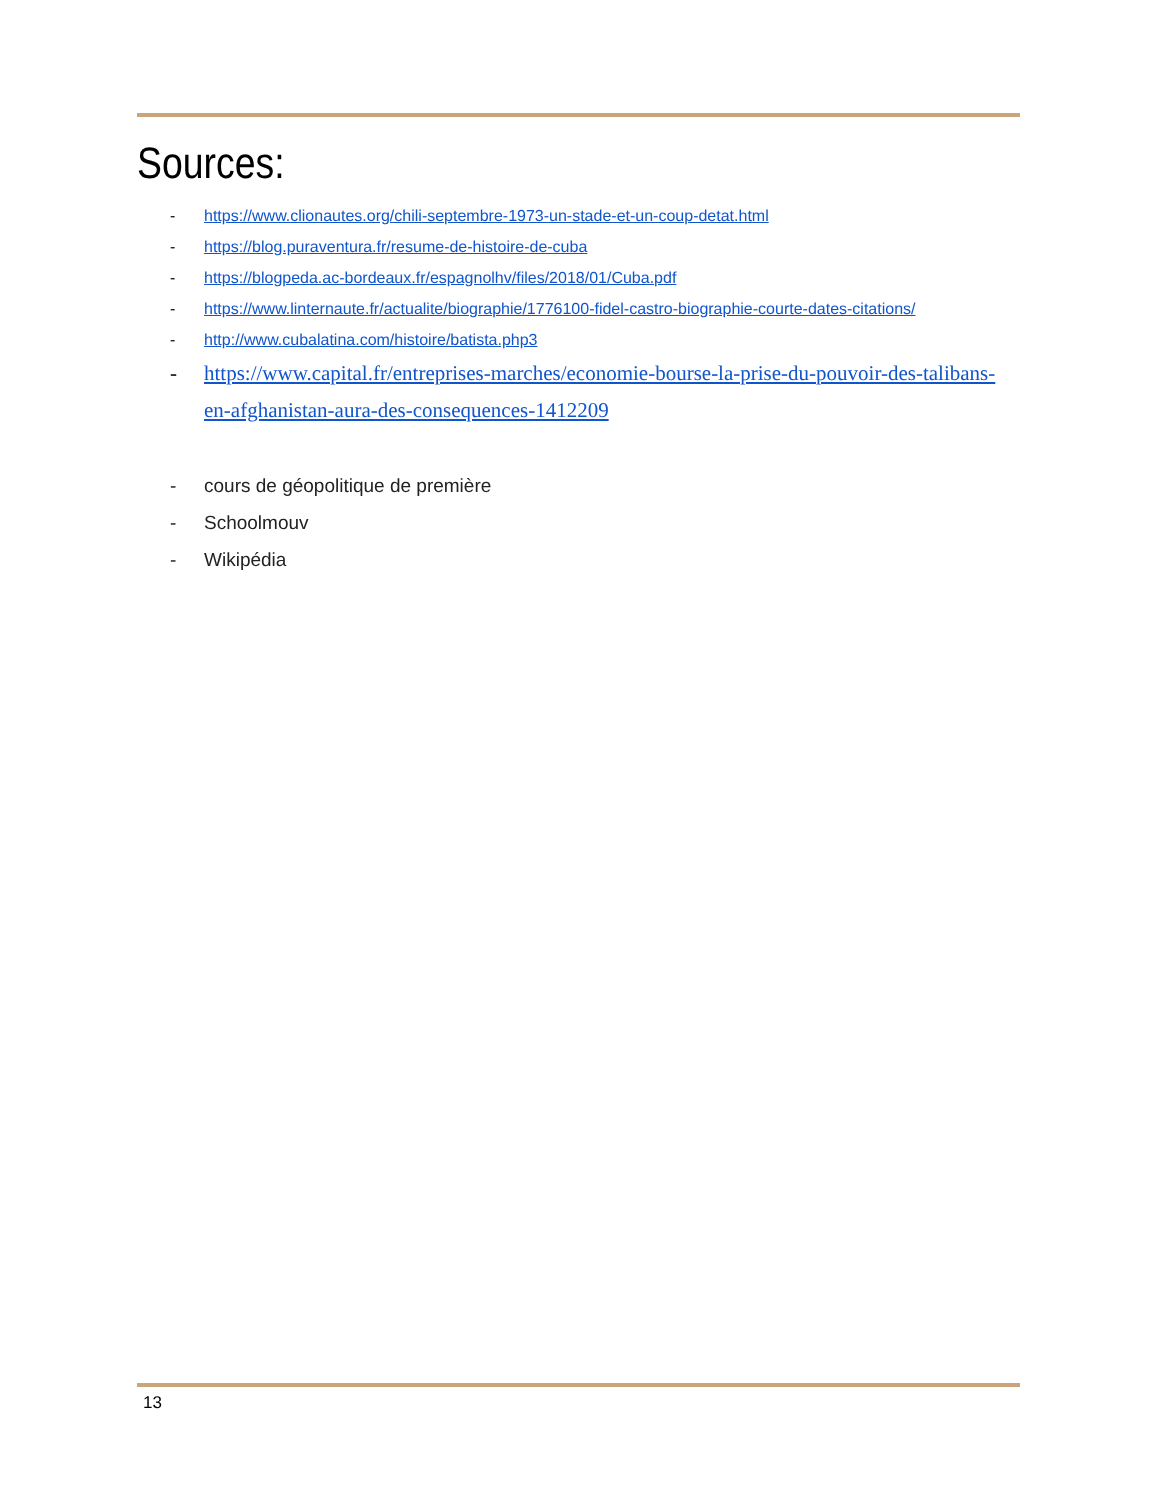Sources:
- https://www.clionautes.org/chili-septembre-1973-un-stade-et-un-coup-detat.html
- https://blog.puraventura.fr/resume-de-histoire-de-cuba
- https://blogpeda.ac-bordeaux.fr/espagnolhv/files/2018/01/Cuba.pdf
- https://www.linternaute.fr/actualite/biographie/1776100-fidel-castro-biographie-courte-dates-citations/
- http://www.cubalatina.com/histoire/batista.php3
- https://www.capital.fr/entreprises-marches/economie-bourse-la-prise-du-pouvoir-des-talibans-en-afghanistan-aura-des-consequences-1412209
- cours de géopolitique de première
- Schoolmouv
- Wikipédia
13